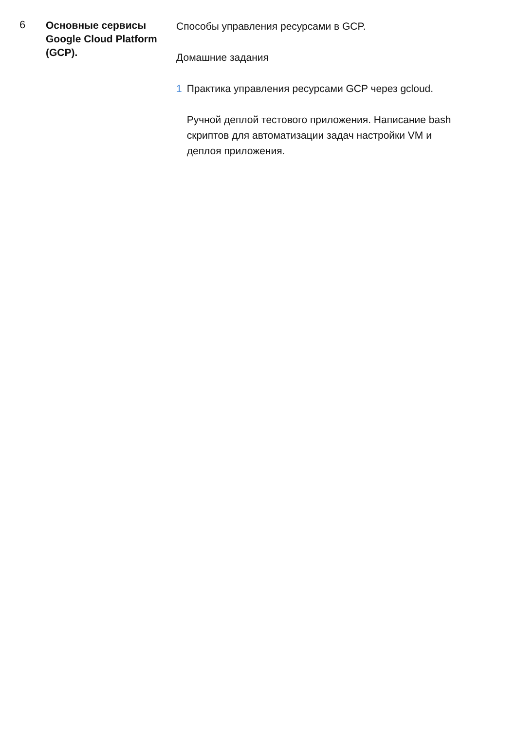6
Основные сервисы Google Cloud Platform (GCP).
Способы управления ресурсами в GCP.
Домашние задания
1 Практика управления ресурсами GCP через gcloud.
Ручной деплой тестового приложения. Написание bash скриптов для автоматизации задач настройки VM и деплоя приложения.